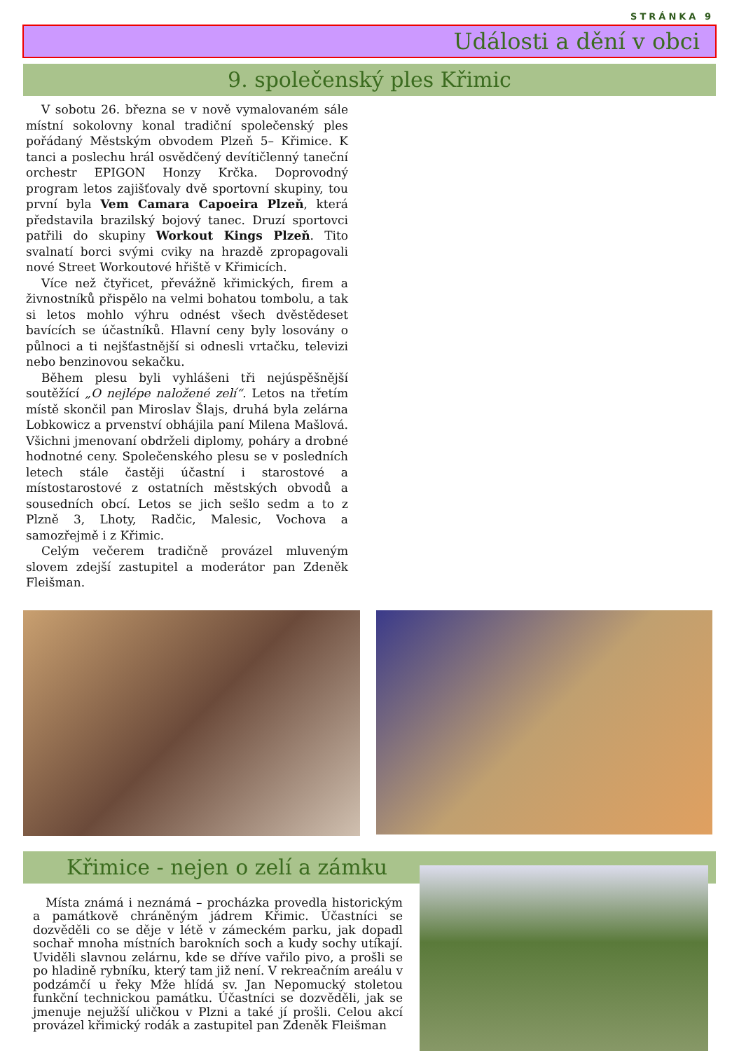STRÁNKA 9
Události a dění v obci
9. společenský ples Křimic
V sobotu 26. března se v nově vymalovaném sále místní sokolovny konal tradiční společenský ples pořádaný Městským obvodem Plzeň 5– Křimice. K tanci a poslechu hrál osvědčený devítičlenný taneční orchestr EPIGON Honzy Krčka. Doprovodný program letos zajišťovaly dvě sportovní skupiny, tou první byla Vem Camara Capoeira Plzeň, která představila brazilský bojový tanec. Druzí sportovci patřili do skupiny Workout Kings Plzeň. Tito svalnatí borci svými cviky na hrazdě zpropagovali nové Street Workoutové hřiště v Křimicích.
Více než čtyřicet, převážně křimických, firem a živnostníků přispělo na velmi bohatou tombolu, a tak si letos mohlo výhru odnést všech dvěstědeset bavících se účastníků. Hlavní ceny byly losovány o půlnoci a ti nejšťastnější si odnesli vrtačku, televizi nebo benzinovou sekačku.
Během plesu byli vyhlášeni tři nejúspěšnější soutěžící „O nejlépe naložené zelí“. Letos na třetím místě skončil pan Miroslav Šlajs, druhá byla zelárna Lobkowicz a prvenství obhájila paní Milena Mašlová. Všichni jmenovaní obdrželi diplomy, poháry a drobné hodnotné ceny. Společenského plesu se v posledních letech stále častěji účastní i starostové a místostarostové z ostatních městských obvodů a sousedních obcí. Letos se jich sešlo sedm a to z Plzně 3, Lhoty, Radčic, Malesic, Vochova a samozřejmě i z Křimic.
Celým večerem tradičně provázel mluveným slovem zdejší zastupitel a moderátor pan Zdeněk Fleišman.
Křimice - nejen o zelí a zámku
Místa známá i neznámá – procházka provedla historickým a památkově chráněným jádrem Křimic. Účastníci se dozvěděli co se děje v létě v zámeckém parku, jak dopadl sochař mnoha místních barokních soch a kudy sochy utíkají. Uviděli slavnou zelárnu, kde se dříve vařilo pivo, a prošli se po hladině rybníku, který tam již není. V rekreačním areálu v podzámčí u řeky Mže hlídá sv. Jan Nepomucký stoletou funkční technickou památku. Účastníci se dozvěděli, jak se jmenuje nejužší uličkou v Plzni a také jí prošli. Celou akcí provázel křimický rodák a zastupitel pan Zdeněk Fleišman